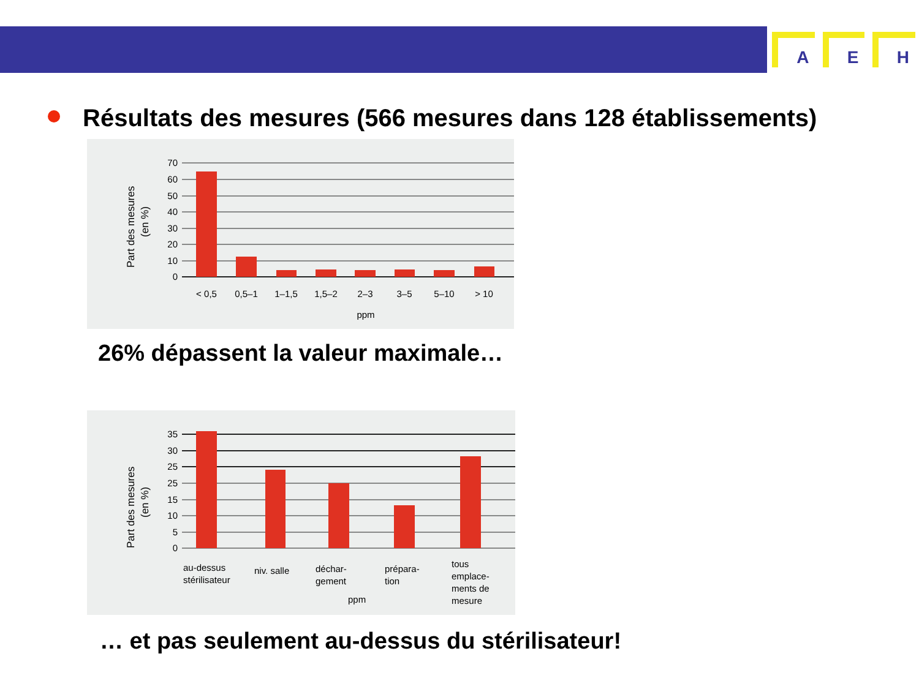A E H
Résultats des mesures (566 mesures dans 128 établissements)
Part des mesures
(en %)
70
60
50
40
30
20
10
0
< 0,5
0,5–1
1–1,5
1,5–2
2–3
3–5
5–10
> 10
ppm
26% dépassent la valeur maximale…
Part des mesures
(en %)
35
30
25
25
15
10
5
0
au-dessus
stérilisateur
niv. salle
déchar-
gement
prépara-
tion
tous
emplace-
ments de
mesure
ppm
… et pas seulement au-dessus du stérilisateur!